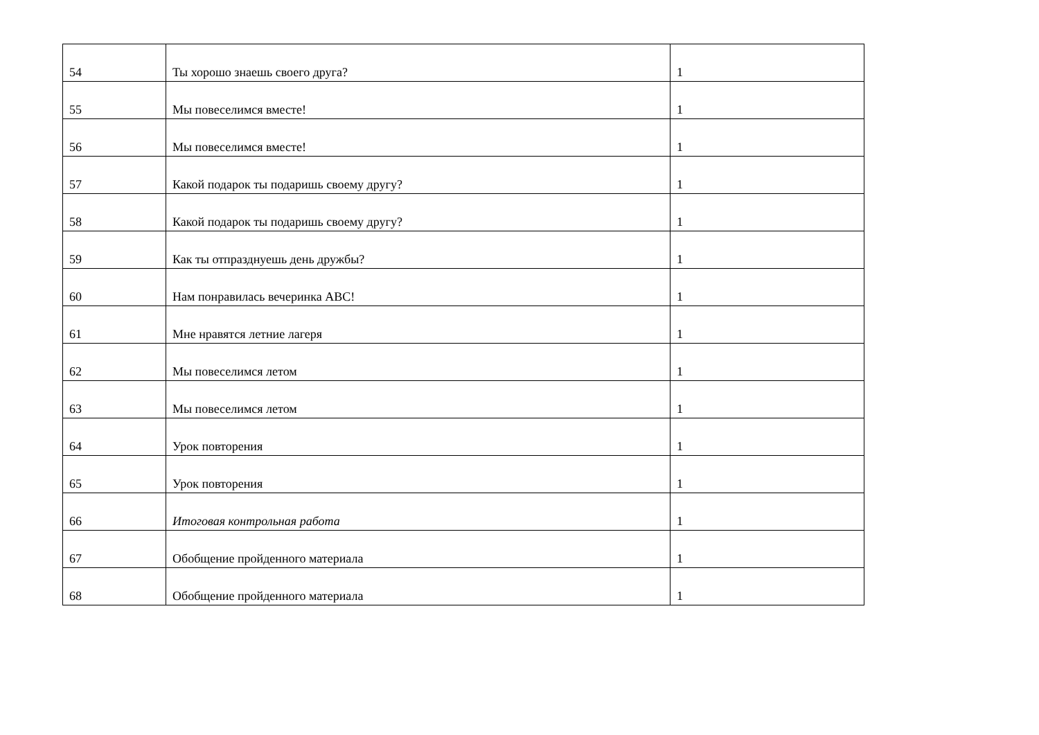| 54 | Ты хорошо знаешь своего друга? | 1 |
| 55 | Мы повеселимся вместе! | 1 |
| 56 | Мы повеселимся вместе! | 1 |
| 57 | Какой подарок ты подаришь своему другу? | 1 |
| 58 | Какой подарок ты подаришь своему другу? | 1 |
| 59 | Как ты отпразднуешь день дружбы? | 1 |
| 60 | Нам понравилась вечеринка АВС! | 1 |
| 61 | Мне нравятся летние лагеря | 1 |
| 62 | Мы повеселимся летом | 1 |
| 63 | Мы повеселимся летом | 1 |
| 64 | Урок повторения | 1 |
| 65 | Урок повторения | 1 |
| 66 | Итоговая контрольная работа | 1 |
| 67 | Обобщение пройденного материала | 1 |
| 68 | Обобщение пройденного материала | 1 |